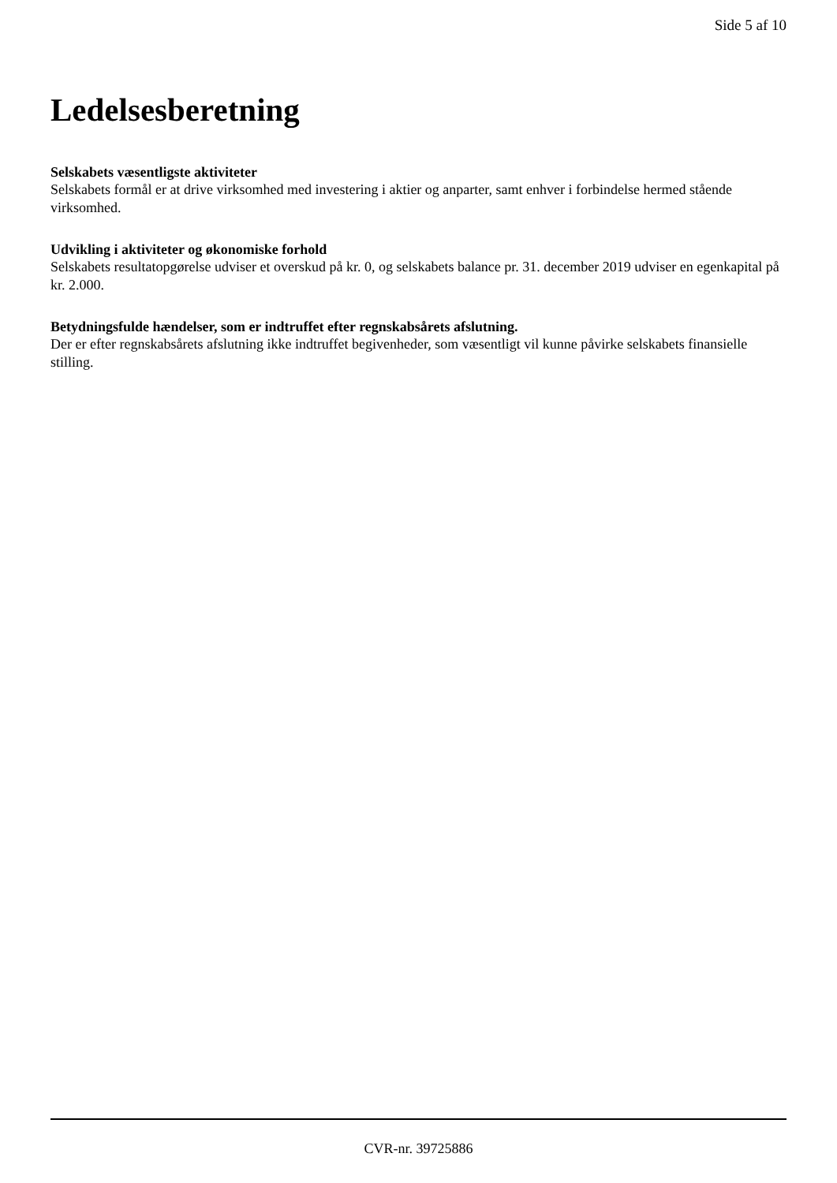Side 5 af 10
Ledelsesberetning
Selskabets væsentligste aktiviteter
Selskabets formål er at drive virksomhed med investering i aktier og anparter, samt enhver i forbindelse hermed stående virksomhed.
Udvikling i aktiviteter og økonomiske forhold
Selskabets resultatopgørelse udviser et overskud på kr. 0, og selskabets balance pr. 31. december 2019 udviser en egenkapital på kr. 2.000.
Betydningsfulde hændelser, som er indtruffet efter regnskabsårets afslutning.
Der er efter regnskabsårets afslutning ikke indtruffet begivenheder, som væsentligt vil kunne påvirke selskabets finansielle stilling.
CVR-nr. 39725886